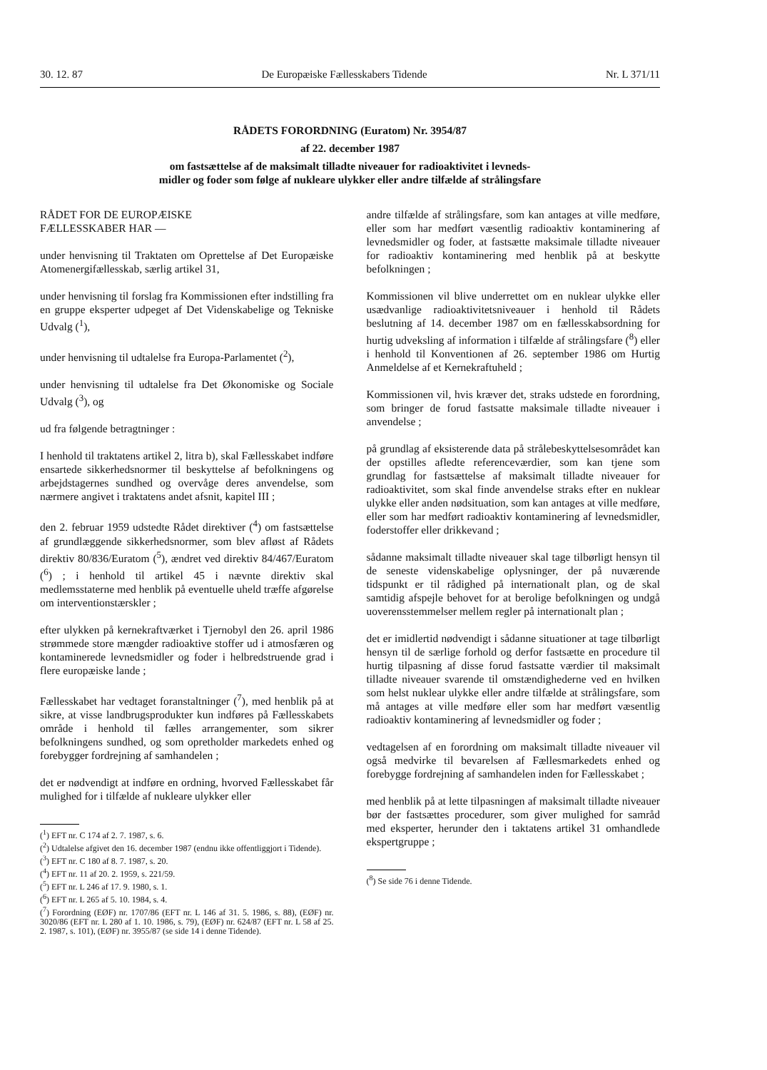30. 12. 87 De Europæiske Fællesskabers Tidende Nr. L 371/11
RÅDETS FORORDNING (Euratom) Nr. 3954/87
af 22. december 1987
om fastsættelse af de maksimalt tilladte niveauer for radioaktivitet i levneds-
midler og foder som følge af nukleare ulykker eller andre tilfælde af strålingsfare
RÅDET FOR DE EUROPÆISKE
FÆLLESSKABER HAR —
under henvisning til Traktaten om Oprettelse af Det Europæiske Atomenergifællesskab, særlig artikel 31,
under henvisning til forslag fra Kommissionen efter indstilling fra en gruppe eksperter udpeget af Det Videnskabelige og Tekniske Udvalg (<sup>1</sup>),
under henvisning til udtalelse fra Europa-Parlamentet (<sup>2</sup>),
under henvisning til udtalelse fra Det Økonomiske og Sociale Udvalg (<sup>3</sup>), og
ud fra følgende betragtninger :
I henhold til traktatens artikel 2, litra b), skal Fællesskabet indføre ensartede sikkerhedsnormer til beskyttelse af befolkningens og arbejdstagernes sundhed og overvåge deres anvendelse, som nærmere angivet i traktatens andet afsnit, kapitel III ;
den 2. februar 1959 udstedte Rådet direktiver (<sup>4</sup>) om fastsættelse af grundlæggende sikkerhedsnormer, som blev afløst af Rådets direktiv 80/836/Euratom (<sup>5</sup>), ændret ved direktiv 84/467/Euratom (<sup>6</sup>) ; i henhold til artikel 45 i nævnte direktiv skal medlemsstaterne med henblik på eventuelle uheld træffe afgørelse om interventionstærskler ;
efter ulykken på kernekraftværket i Tjernobyl den 26. april 1986 strømmede store mængder radioaktive stoffer ud i atmosfæren og kontaminerede levnedsmidler og foder i helbredstruende grad i flere europæiske lande ;
Fællesskabet har vedtaget foranstaltninger (<sup>7</sup>), med henblik på at sikre, at visse landbrugsprodukter kun indføres på Fællesskabets område i henhold til fælles arrangementer, som sikrer befolkningens sundhed, og som opretholder markedets enhed og forebygger fordrejning af samhandelen ;
det er nødvendigt at indføre en ordning, hvorved Fællesskabet får mulighed for i tilfælde af nukleare ulykker eller
(<sup>1</sup>) EFT nr. C 174 af 2. 7. 1987, s. 6.
(<sup>2</sup>) Udtalelse afgivet den 16. december 1987 (endnu ikke offentliggjort i Tidende).
(<sup>3</sup>) EFT nr. C 180 af 8. 7. 1987, s. 20.
(<sup>4</sup>) EFT nr. 11 af 20. 2. 1959, s. 221/59.
(<sup>5</sup>) EFT nr. L 246 af 17. 9. 1980, s. 1.
(<sup>6</sup>) EFT nr. L 265 af 5. 10. 1984, s. 4.
(<sup>7</sup>) Forordning (EØF) nr. 1707/86 (EFT nr. L 146 af 31. 5. 1986, s. 88), (EØF) nr. 3020/86 (EFT nr. L 280 af 1. 10. 1986, s. 79), (EØF) nr. 624/87 (EFT nr. L 58 af 25. 2. 1987, s. 101), (EØF) nr. 3955/87 (se side 14 i denne Tidende).
andre tilfælde af strålingsfare, som kan antages at ville medføre, eller som har medført væsentlig radioaktiv kontaminering af levnedsmidler og foder, at fastsætte maksimale tilladte niveauer for radioaktiv kontaminering med henblik på at beskytte befolkningen ;
Kommissionen vil blive underrettet om en nuklear ulykke eller usædvanlige radioaktivitetsniveauer i henhold til Rådets beslutning af 14. december 1987 om en fællesskabsordning for hurtig udveksling af information i tilfælde af strålingsfare (<sup>8</sup>) eller i henhold til Konventionen af 26. september 1986 om Hurtig Anmeldelse af et Kernekraftuheld ;
Kommissionen vil, hvis kræver det, straks udstede en forordning, som bringer de forud fastsatte maksimale tilladte niveauer i anvendelse ;
på grundlag af eksisterende data på strålebeskyttelsesområdet kan der opstilles afledte referenceværdier, som kan tjene som grundlag for fastsættelse af maksimalt tilladte niveauer for radioaktivitet, som skal finde anvendelse straks efter en nuklear ulykke eller anden nødsituation, som kan antages at ville medføre, eller som har medført radioaktiv kontaminering af levnedsmidler, foderstoffer eller drikkevand ;
sådanne maksimalt tilladte niveauer skal tage tilbørligt hensyn til de seneste videnskabelige oplysninger, der på nuværende tidspunkt er til rådighed på internationalt plan, og de skal samtidig afspejle behovet for at berolige befolkningen og undgå uoverensstemmelser mellem regler på internationalt plan ;
det er imidlertid nødvendigt i sådanne situationer at tage tilbørligt hensyn til de særlige forhold og derfor fastsætte en procedure til hurtig tilpasning af disse forud fastsatte værdier til maksimalt tilladte niveauer svarende til omstændighederne ved en hvilken som helst nuklear ulykke eller andre tilfælde at strålingsfare, som må antages at ville medføre eller som har medført væsentlig radioaktiv kontaminering af levnedsmidler og foder ;
vedtagelsen af en forordning om maksimalt tilladte niveauer vil også medvirke til bevarelsen af Fællesmarkedets enhed og forebygge fordrejning af samhandelen inden for Fællesskabet ;
med henblik på at lette tilpasningen af maksimalt tilladte niveauer bør der fastsættes procedurer, som giver mulighed for samråd med eksperter, herunder den i taktatens artikel 31 omhandlede ekspertgruppe ;
(<sup>8</sup>) Se side 76 i denne Tidende.